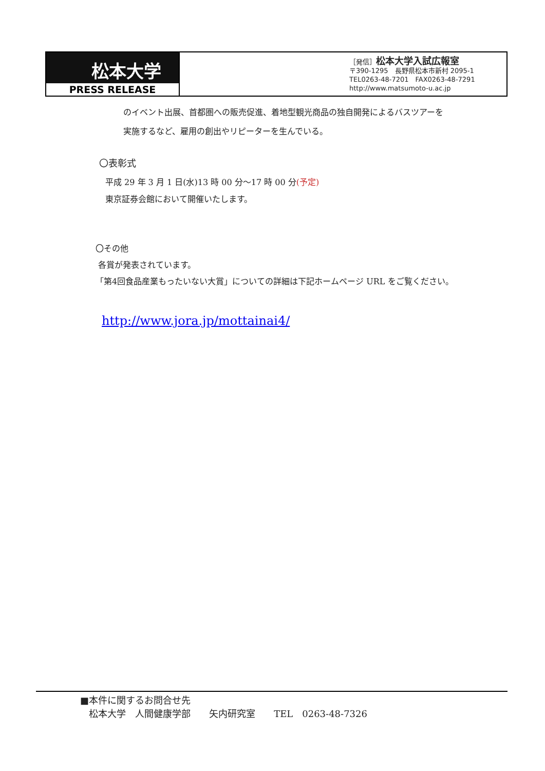松本大学
PRESS RELEASE
［発信］松本大学入試広報室
〒390-1295　長野県松本市新村 2095-1
TEL0263-48-7201　FAX0263-48-7291
http://www.matsumoto-u.ac.jp
のイベント出展、首都圏への販売促進、着地型観光商品の独自開発によるバスツアーを
実施するなど、雇用の創出やリピーターを生んでいる。
〇表彰式
平成 29 年 3 月 1 日(水)13 時 00 分～17 時 00 分(予定)
東京証券会館において開催いたします。
〇その他
各賞が発表されています。
「第4回食品産業もったいない大賞」についての詳細は下記ホームページ URL をご覧ください。
http://www.jora.jp/mottainai4/
■本件に関するお問合せ先
松本大学　人間健康学部　　矢内研究室　　TEL　0263-48-7326